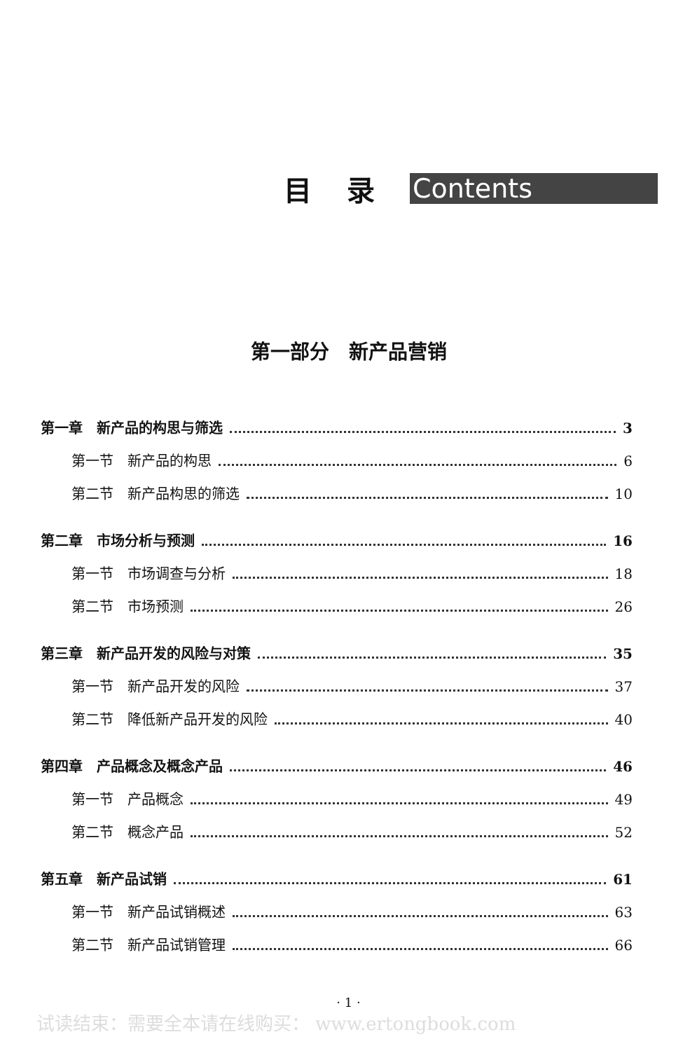目录 Contents
第一部分　新产品营销
第一章　新产品的构思与筛选 3
第一节　新产品的构思 6
第二节　新产品构思的筛选 10
第二章　市场分析与预测 16
第一节　市场调查与分析 18
第二节　市场预测 26
第三章　新产品开发的风险与对策 35
第一节　新产品开发的风险 37
第二节　降低新产品开发的风险 40
第四章　产品概念及概念产品 46
第一节　产品概念 49
第二节　概念产品 52
第五章　新产品试销 61
第一节　新产品试销概述 63
第二节　新产品试销管理 66
· 1 ·
试读结束：需要全本请在线购买： www.ertongbook.com